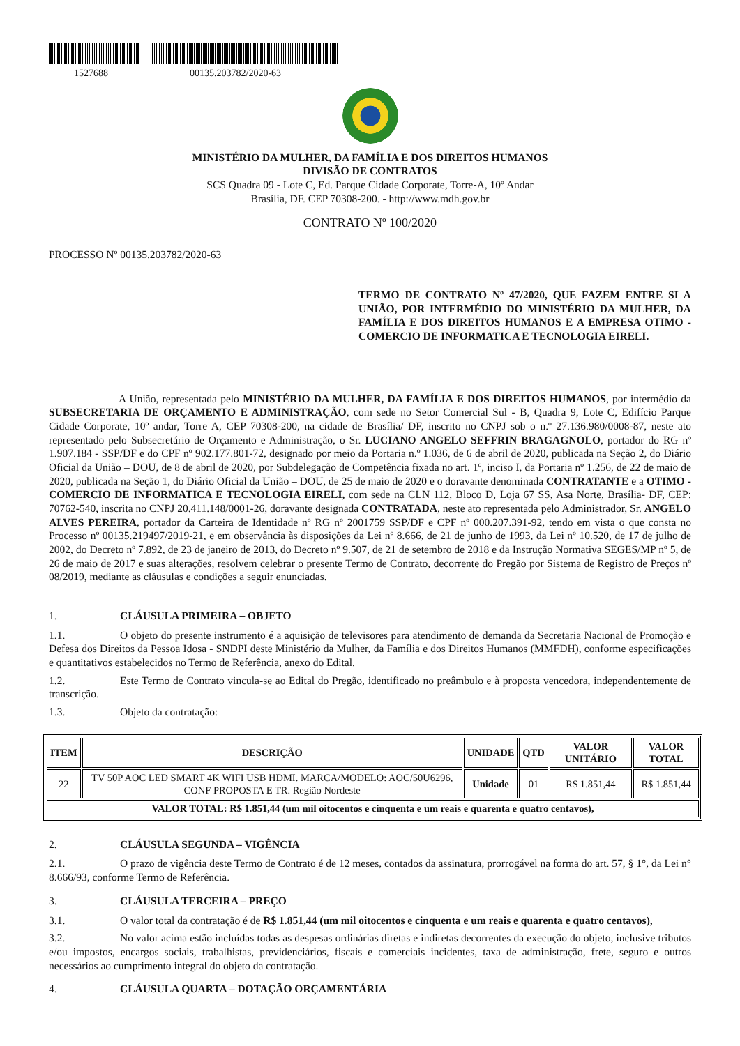1527688 00135.203782/2020-63
MINISTÉRIO DA MULHER, DA FAMÍLIA E DOS DIREITOS HUMANOS
DIVISÃO DE CONTRATOS
SCS Quadra 09 - Lote C, Ed. Parque Cidade Corporate, Torre-A, 10º Andar
Brasília, DF. CEP 70308-200. - http://www.mdh.gov.br
CONTRATO Nº 100/2020
PROCESSO Nº 00135.203782/2020-63
TERMO DE CONTRATO Nº 47/2020, QUE FAZEM ENTRE SI A UNIÃO, POR INTERMÉDIO DO MINISTÉRIO DA MULHER, DA FAMÍLIA E DOS DIREITOS HUMANOS E A EMPRESA OTIMO - COMERCIO DE INFORMATICA E TECNOLOGIA EIRELI.
A União, representada pelo MINISTÉRIO DA MULHER, DA FAMÍLIA E DOS DIREITOS HUMANOS, por intermédio da SUBSECRETARIA DE ORÇAMENTO E ADMINISTRAÇÃO, com sede no Setor Comercial Sul - B, Quadra 9, Lote C, Edifício Parque Cidade Corporate, 10º andar, Torre A, CEP 70308-200, na cidade de Brasília/ DF, inscrito no CNPJ sob o n.º 27.136.980/0008-87, neste ato representado pelo Subsecretário de Orçamento e Administração, o Sr. LUCIANO ANGELO SEFFRIN BRAGAGNOLO, portador do RG nº 1.907.184 - SSP/DF e do CPF nº 902.177.801-72, designado por meio da Portaria n.º 1.036, de 6 de abril de 2020, publicada na Seção 2, do Diário Oficial da União – DOU, de 8 de abril de 2020, por Subdelegação de Competência fixada no art. 1º, inciso I, da Portaria nº 1.256, de 22 de maio de 2020, publicada na Seção 1, do Diário Oficial da União – DOU, de 25 de maio de 2020 e o doravante denominada CONTRATANTE e a OTIMO - COMERCIO DE INFORMATICA E TECNOLOGIA EIRELI, com sede na CLN 112, Bloco D, Loja 67 SS, Asa Norte, Brasília- DF, CEP: 70762-540, inscrita no CNPJ 20.411.148/0001-26, doravante designada CONTRATADA, neste ato representada pelo Administrador, Sr. ANGELO ALVES PEREIRA, portador da Carteira de Identidade nº RG nº 2001759 SSP/DF e CPF nº 000.207.391-92, tendo em vista o que consta no Processo nº 00135.219497/2019-21, e em observância às disposições da Lei nº 8.666, de 21 de junho de 1993, da Lei nº 10.520, de 17 de julho de 2002, do Decreto nº 7.892, de 23 de janeiro de 2013, do Decreto nº 9.507, de 21 de setembro de 2018 e da Instrução Normativa SEGES/MP nº 5, de 26 de maio de 2017 e suas alterações, resolvem celebrar o presente Termo de Contrato, decorrente do Pregão por Sistema de Registro de Preços nº 08/2019, mediante as cláusulas e condições a seguir enunciadas.
1. CLÁUSULA PRIMEIRA – OBJETO
1.1. O objeto do presente instrumento é a aquisição de televisores para atendimento de demanda da Secretaria Nacional de Promoção e Defesa dos Direitos da Pessoa Idosa - SNDPI deste Ministério da Mulher, da Família e dos Direitos Humanos (MMFDH), conforme especificações e quantitativos estabelecidos no Termo de Referência, anexo do Edital.
1.2. Este Termo de Contrato vincula-se ao Edital do Pregão, identificado no preâmbulo e à proposta vencedora, independentemente de transcrição.
1.3. Objeto da contratação:
| ITEM | DESCRIÇÃO | UNIDADE | QTD | VALOR UNITÁRIO | VALOR TOTAL |
| --- | --- | --- | --- | --- | --- |
| 22 | TV 50P AOC LED SMART 4K WIFI USB HDMI. MARCA/MODELO: AOC/50U6296, CONF PROPOSTA E TR. Região Nordeste | Unidade | 01 | R$ 1.851,44 | R$ 1.851,44 |
| VALOR TOTAL: R$ 1.851,44 (um mil oitocentos e cinquenta e um reais e quarenta e quatro centavos), | | | | | |
2. CLÁUSULA SEGUNDA – VIGÊNCIA
2.1. O prazo de vigência deste Termo de Contrato é de 12 meses, contados da assinatura, prorrogável na forma do art. 57, § 1°, da Lei n° 8.666/93, conforme Termo de Referência.
3. CLÁUSULA TERCEIRA – PREÇO
3.1. O valor total da contratação é de R$ 1.851,44 (um mil oitocentos e cinquenta e um reais e quarenta e quatro centavos),
3.2. No valor acima estão incluídas todas as despesas ordinárias diretas e indiretas decorrentes da execução do objeto, inclusive tributos e/ou impostos, encargos sociais, trabalhistas, previdenciários, fiscais e comerciais incidentes, taxa de administração, frete, seguro e outros necessários ao cumprimento integral do objeto da contratação.
4. CLÁUSULA QUARTA – DOTAÇÃO ORÇAMENTÁRIA